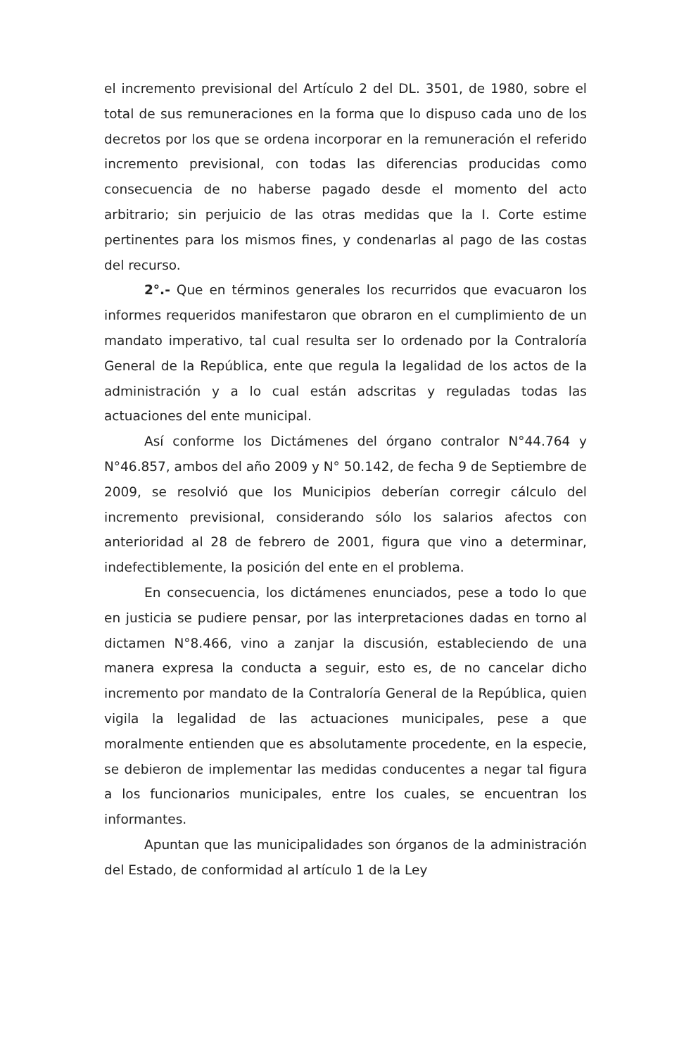el incremento previsional del Artículo 2 del DL. 3501, de 1980, sobre el total de sus remuneraciones en la forma que lo dispuso cada uno de los decretos por los que se ordena incorporar en la remuneración el referido incremento previsional, con todas las diferencias producidas como consecuencia de no haberse pagado desde el momento del acto arbitrario; sin perjuicio de las otras medidas que la I. Corte estime pertinentes para los mismos fines, y condenarlas al pago de las costas del recurso.
2°.- Que en términos generales los recurridos que evacuaron los informes requeridos manifestaron que obraron en el cumplimiento de un mandato imperativo, tal cual resulta ser lo ordenado por la Contraloría General de la República, ente que regula la legalidad de los actos de la administración y a lo cual están adscritas y reguladas todas las actuaciones del ente municipal.
Así conforme los Dictámenes del órgano contralor N°44.764 y N°46.857, ambos del año 2009 y N° 50.142, de fecha 9 de Septiembre de 2009, se resolvió que los Municipios deberían corregir cálculo del incremento previsional, considerando sólo los salarios afectos con anterioridad al 28 de febrero de 2001, figura que vino a determinar, indefectiblemente, la posición del ente en el problema.
En consecuencia, los dictámenes enunciados, pese a todo lo que en justicia se pudiere pensar, por las interpretaciones dadas en torno al dictamen N°8.466, vino a zanjar la discusión, estableciendo de una manera expresa la conducta a seguir, esto es, de no cancelar dicho incremento por mandato de la Contraloría General de la República, quien vigila la legalidad de las actuaciones municipales, pese a que moralmente entienden que es absolutamente procedente, en la especie, se debieron de implementar las medidas conducentes a negar tal figura a los funcionarios municipales, entre los cuales, se encuentran los informantes.
Apuntan que las municipalidades son órganos de la administración del Estado, de conformidad al artículo 1 de la Ley